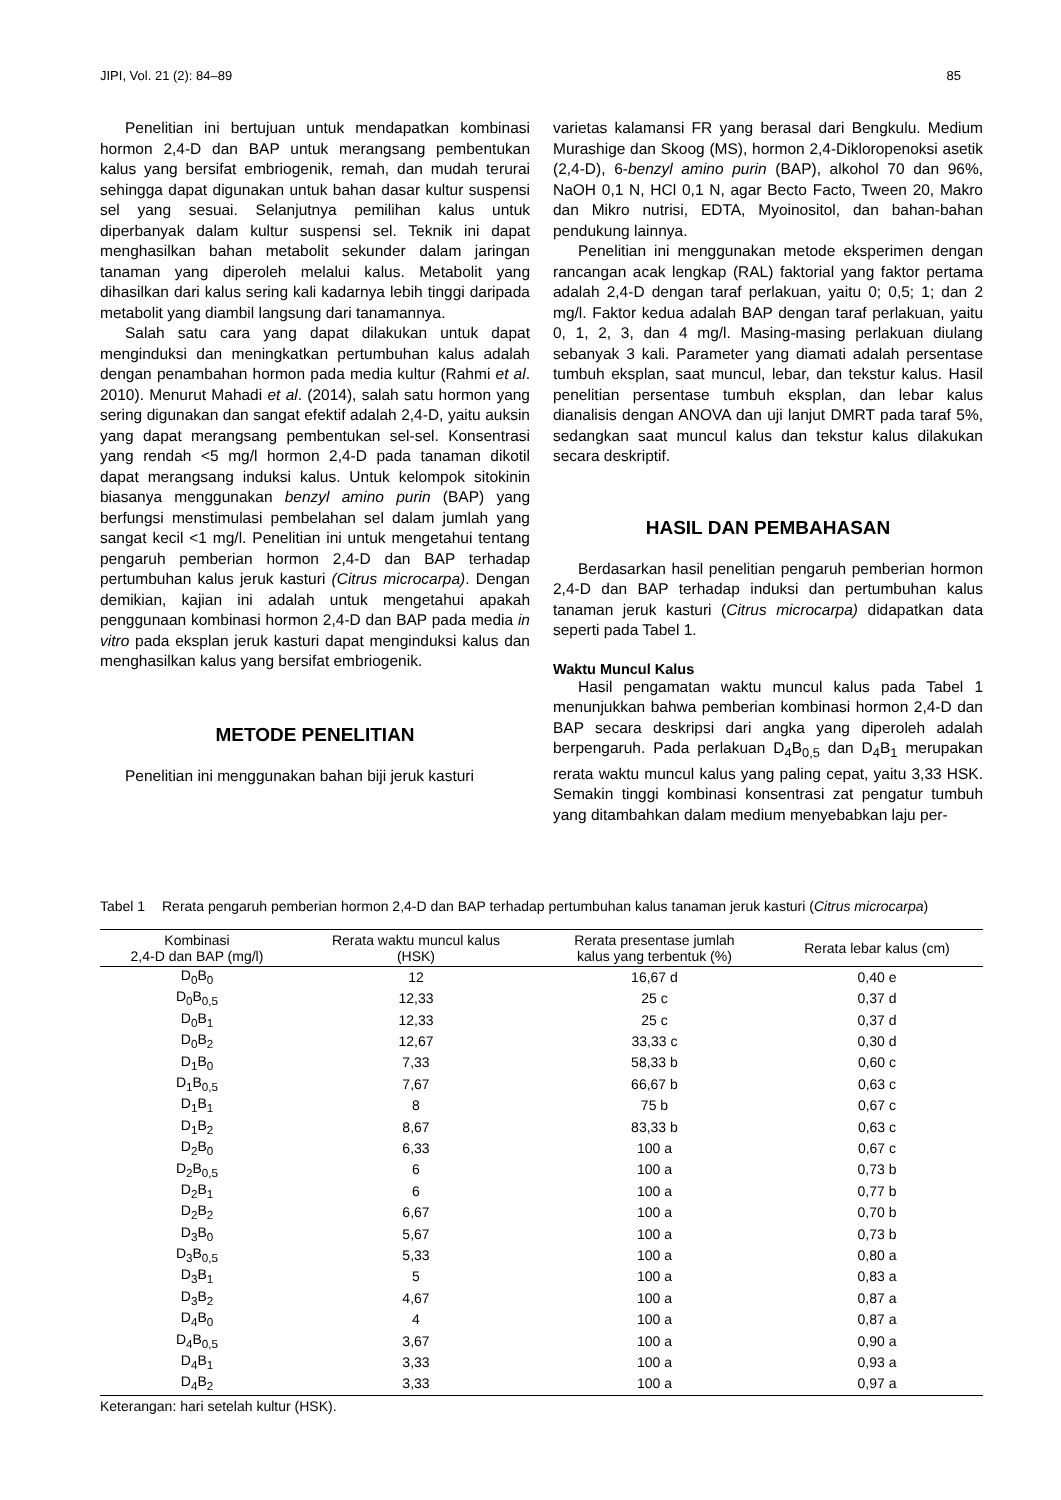JIPI, Vol. 21 (2): 84–89 85
Penelitian ini bertujuan untuk mendapatkan kombinasi hormon 2,4-D dan BAP untuk merangsang pembentukan kalus yang bersifat embriogenik, remah, dan mudah terurai sehingga dapat digunakan untuk bahan dasar kultur suspensi sel yang sesuai. Selanjutnya pemilihan kalus untuk diperbanyak dalam kultur suspensi sel. Teknik ini dapat menghasilkan bahan metabolit sekunder dalam jaringan tanaman yang diperoleh melalui kalus. Metabolit yang dihasilkan dari kalus sering kali kadarnya lebih tinggi daripada metabolit yang diambil langsung dari tanamannya.
Salah satu cara yang dapat dilakukan untuk dapat menginduksi dan meningkatkan pertumbuhan kalus adalah dengan penambahan hormon pada media kultur (Rahmi et al. 2010). Menurut Mahadi et al. (2014), salah satu hormon yang sering digunakan dan sangat efektif adalah 2,4-D, yaitu auksin yang dapat merangsang pembentukan sel-sel. Konsentrasi yang rendah <5 mg/l hormon 2,4-D pada tanaman dikotil dapat merangsang induksi kalus. Untuk kelompok sitokinin biasanya menggunakan benzyl amino purin (BAP) yang berfungsi menstimulasi pembelahan sel dalam jumlah yang sangat kecil <1 mg/l. Penelitian ini untuk mengetahui tentang pengaruh pemberian hormon 2,4-D dan BAP terhadap pertumbuhan kalus jeruk kasturi (Citrus microcarpa). Dengan demikian, kajian ini adalah untuk mengetahui apakah penggunaan kombinasi hormon 2,4-D dan BAP pada media in vitro pada eksplan jeruk kasturi dapat menginduksi kalus dan menghasilkan kalus yang bersifat embriogenik.
METODE PENELITIAN
Penelitian ini menggunakan bahan biji jeruk kasturi
varietas kalamansi FR yang berasal dari Bengkulu. Medium Murashige dan Skoog (MS), hormon 2,4-Dikloropenoksi asetik (2,4-D), 6-benzyl amino purin (BAP), alkohol 70 dan 96%, NaOH 0,1 N, HCl 0,1 N, agar Becto Facto, Tween 20, Makro dan Mikro nutrisi, EDTA, Myoinositol, dan bahan-bahan pendukung lainnya.
Penelitian ini menggunakan metode eksperimen dengan rancangan acak lengkap (RAL) faktorial yang faktor pertama adalah 2,4-D dengan taraf perlakuan, yaitu 0; 0,5; 1; dan 2 mg/l. Faktor kedua adalah BAP dengan taraf perlakuan, yaitu 0, 1, 2, 3, dan 4 mg/l. Masing-masing perlakuan diulang sebanyak 3 kali. Parameter yang diamati adalah persentase tumbuh eksplan, saat muncul, lebar, dan tekstur kalus. Hasil penelitian persentase tumbuh eksplan, dan lebar kalus dianalisis dengan ANOVA dan uji lanjut DMRT pada taraf 5%, sedangkan saat muncul kalus dan tekstur kalus dilakukan secara deskriptif.
HASIL DAN PEMBAHASAN
Berdasarkan hasil penelitian pengaruh pemberian hormon 2,4-D dan BAP terhadap induksi dan pertumbuhan kalus tanaman jeruk kasturi (Citrus microcarpa) didapatkan data seperti pada Tabel 1.
Waktu Muncul Kalus
Hasil pengamatan waktu muncul kalus pada Tabel 1 menunjukkan bahwa pemberian kombinasi hormon 2,4-D dan BAP secara deskripsi dari angka yang diperoleh adalah berpengaruh. Pada perlakuan D<sub>4</sub>B<sub>0,5</sub> dan D<sub>4</sub>B<sub>1</sub> merupakan rerata waktu muncul kalus yang paling cepat, yaitu 3,33 HSK. Semakin tinggi kombinasi konsentrasi zat pengatur tumbuh yang ditambahkan dalam medium menyebabkan laju per-
Tabel 1 Rerata pengaruh pemberian hormon 2,4-D dan BAP terhadap pertumbuhan kalus tanaman jeruk kasturi (Citrus microcarpa)
| Kombinasi 2,4-D dan BAP (mg/l) | Rerata waktu muncul kalus (HSK) | Rerata presentase jumlah kalus yang terbentuk (%) | Rerata lebar kalus (cm) |
| --- | --- | --- | --- |
| D<sub>0</sub>B<sub>0</sub> | 12 | 16,67 d | 0,40 e |
| D<sub>0</sub>B<sub>0,5</sub> | 12,33 | 25 c | 0,37 d |
| D<sub>0</sub>B<sub>1</sub> | 12,33 | 25 c | 0,37 d |
| D<sub>0</sub>B<sub>2</sub> | 12,67 | 33,33 c | 0,30 d |
| D<sub>1</sub>B<sub>0</sub> | 7,33 | 58,33 b | 0,60 c |
| D<sub>1</sub>B<sub>0,5</sub> | 7,67 | 66,67 b | 0,63 c |
| D<sub>1</sub>B<sub>1</sub> | 8 | 75 b | 0,67 c |
| D<sub>1</sub>B<sub>2</sub> | 8,67 | 83,33 b | 0,63 c |
| D<sub>2</sub>B<sub>0</sub> | 6,33 | 100 a | 0,67 c |
| D<sub>2</sub>B<sub>0,5</sub> | 6 | 100 a | 0,73 b |
| D<sub>2</sub>B<sub>1</sub> | 6 | 100 a | 0,77 b |
| D<sub>2</sub>B<sub>2</sub> | 6,67 | 100 a | 0,70 b |
| D<sub>3</sub>B<sub>0</sub> | 5,67 | 100 a | 0,73 b |
| D<sub>3</sub>B<sub>0,5</sub> | 5,33 | 100 a | 0,80 a |
| D<sub>3</sub>B<sub>1</sub> | 5 | 100 a | 0,83 a |
| D<sub>3</sub>B<sub>2</sub> | 4,67 | 100 a | 0,87 a |
| D<sub>4</sub>B<sub>0</sub> | 4 | 100 a | 0,87 a |
| D<sub>4</sub>B<sub>0,5</sub> | 3,67 | 100 a | 0,90 a |
| D<sub>4</sub>B<sub>1</sub> | 3,33 | 100 a | 0,93 a |
| D<sub>4</sub>B<sub>2</sub> | 3,33 | 100 a | 0,97 a |
Keterangan: hari setelah kultur (HSK).